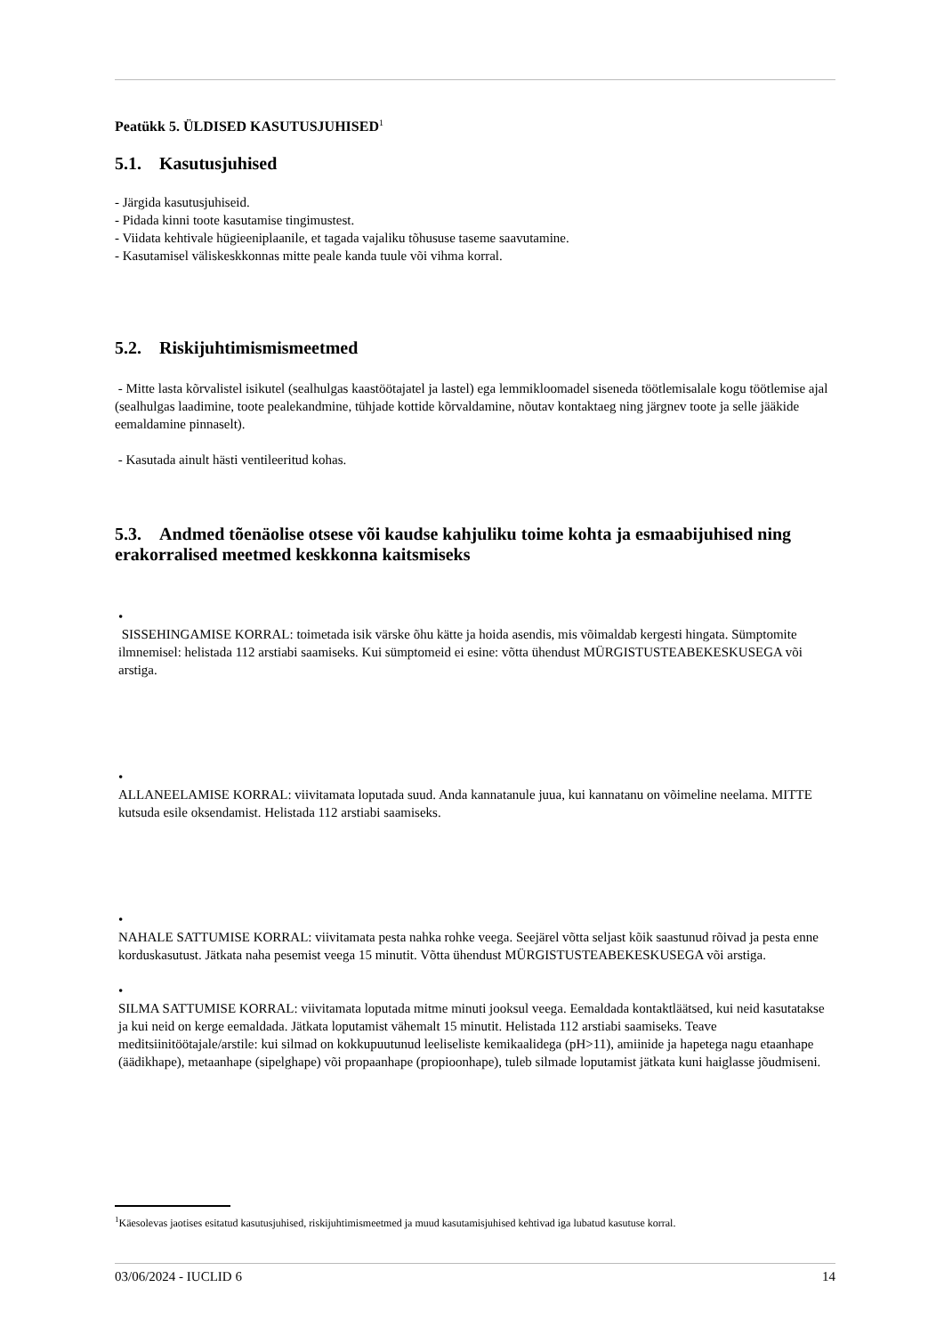Peatükk 5. ÜLDISED KASUTUSJUHISED<sup>1</sup>
5.1. Kasutusjuhised
- Järgida kasutusjuhiseid.
- Pidada kinni toote kasutamise tingimustest.
- Viidata kehtivale hügieeniplaanile, et tagada vajaliku tõhususe taseme saavutamine.
- Kasutamisel väliskeskkonnas mitte peale kanda tuule või vihma korral.
5.2. Riskijuhtimismismeetmed
- Mitte lasta kõrvalistel isikutel (sealhulgas kaastöötajatel ja lastel) ega lemmikloomadel siseneda töötlemisalale kogu töötlemise ajal (sealhulgas laadimine, toote pealekandmine, tühjade kottide kõrvaldamine, nõutav kontaktaeg ning järgnev toote ja selle jääkide eemaldamine pinnaselt).
- Kasutada ainult hästi ventileeritud kohas.
5.3. Andmed tõenäolise otsese või kaudse kahjuliku toime kohta ja esmaabijuhised ning erakorralised meetmed keskkonna kaitsmiseks
•
SISSEHINGAMISE KORRAL: toimetada isik värske õhu kätte ja hoida asendis, mis võimaldab kergesti hingata. Sümptomite ilmnemisel: helistada 112 arstiabi saamiseks. Kui sümptomeid ei esine: võtta ühendust MÜRGISTUSTEABEKESKUSEGA või arstiga.
•
ALLANEELAMISE KORRAL: viivitamata loputada suud. Anda kannatanule juua, kui kannatanu on võimeline neelama. MITTE kutsuda esile oksendamist. Helistada 112 arstiabi saamiseks.
•
NAHALE SATTUMISE KORRAL: viivitamata pesta nahka rohke veega. Seejärel võtta seljast kõik saastunud rõivad ja pesta enne korduskasutust. Jätkata naha pesemist veega 15 minutit. Võtta ühendust MÜRGISTUSTEABEKESKUSEGA või arstiga.
•
SILMA SATTUMISE KORRAL: viivitamata loputada mitme minuti jooksul veega. Eemaldada kontaktläätsed, kui neid kasutatakse ja kui neid on kerge eemaldada. Jätkata loputamist vähemalt 15 minutit. Helistada 112 arstiabi saamiseks. Teave meditsiinitöötajale/arstile: kui silmad on kokkupuutunud leeliseliste kemikaalidega (pH>11), amiinide ja hapetega nagu etaanhape (äädikhape), metaanhape (sipelghape) või propaanhape (propioonhape), tuleb silmade loputamist jätkata kuni haiglasse jõudmiseni.
<sup>1</sup> Käesolevas jaotises esitatud kasutusjuhised, riskijuhtimismeetmed ja muud kasutamisjuhised kehtivad iga lubatud kasutuse korral.
03/06/2024 - IUCLID 6 14